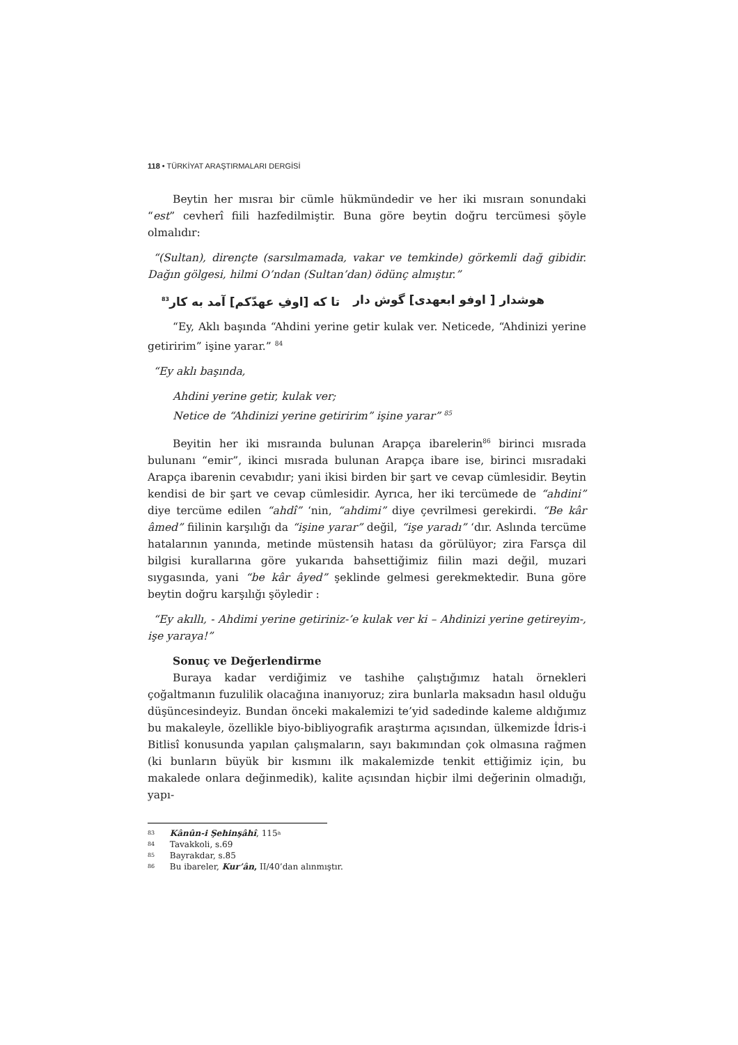118 • TÜRKİYAT ARAŞTIRMALARI DERGİSİ
Beytin her mısraı bir cümle hükmündedir ve her iki mısraın sonundaki “est” cevherî fiili hazfedilmiştir. Buna göre beytin doğru tercümesi şöyle olmalıdır:
“(Sultan), dirençte (sarsılmamada, vakar ve temkinde) görkemli dağ gibidir. Dağın gölgesi, hilmi O’ndan (Sultan’dan) ödünç almıştır.”
هوشدار [ اوفو ابعهدی] گوش دار تا که [اوفِ عهدّكم] آمد به كار<sup>83</sup>
“Ey, Aklı başında “Ahdini yerine getir kulak ver. Neticede, “Ahdinizi yerine getiririm” işine yarar.” <sup>84</sup>
“Ey aklı başında,
Ahdini yerine getir, kulak ver;
Netice de “Ahdinizi yerine getiririm” işine yarar” <sup>85</sup>
Beyitin her iki mısraında bulunan Arapça ibarelerin<sup>86</sup> birinci mısrada bulunanı “emir”, ikinci mısrada bulunan Arapça ibare ise, birinci mısradaki Arapça ibarenin cevabıdır; yani ikisi birden bir şart ve cevap cümlesidir. Beytin kendisi de bir şart ve cevap cümlesidir. Ayrıca, her iki tercümede de “ahdini” diye tercüme edilen “ahdî” ‘nin, “ahdimi” diye çevrilmesi gerekirdi. “Be kâr âmed” fiilinin karşılığı da “işine yarar” değil, “işe yaradı” ‘dır. Aslında tercüme hatalarının yanında, metinde müstensih hatası da görülüyor; zira Farsça dil bilgisi kurallarına göre yukarıda bahsettiğimiz fiilin mazi değil, muzari sıygasında, yani “be kâr âyed” şeklinde gelmesi gerekmektedir. Buna göre beytin doğru karşılığı şöyledir :
“Ey akıllı, - Ahdimi yerine getiriniz-’e kulak ver ki – Ahdinizi yerine getireyim-, işe yaraya!”
Sonuç ve Değerlendirme
Buraya kadar verdiğimiz ve tashihe çalıştığımız hatalı örnekleri çoğaltmanın fuzulilik olacağına inanıyoruz; zira bunlarla maksadın hasıl olduğu düşüncesindeyiz. Bundan önceki makalemizi te’yid sadedinde kaleme aldığımız bu makaleyle, özellikle biyo-bibliyografik araştırma açısından, ülkemizde İdris-i Bitlisî konusunda yapılan çalışmaların, sayı bakımından çok olmasına rağmen (ki bunların büyük bir kısmını ilk makalemizde tenkit ettiğimiz için, bu makalede onlara değinmedik), kalite açısından hiçbir ilmi değerinin olmadığı, yapı-
<sup>83</sup> Kânûn-i Şehinşâhî, 115<sup>a</sup>
<sup>84</sup> Tavakkoli, s.69
<sup>85</sup> Bayrakdar, s.85
<sup>86</sup> Bu ibareler, Kur’ân, II/40’dan alınmıştır.